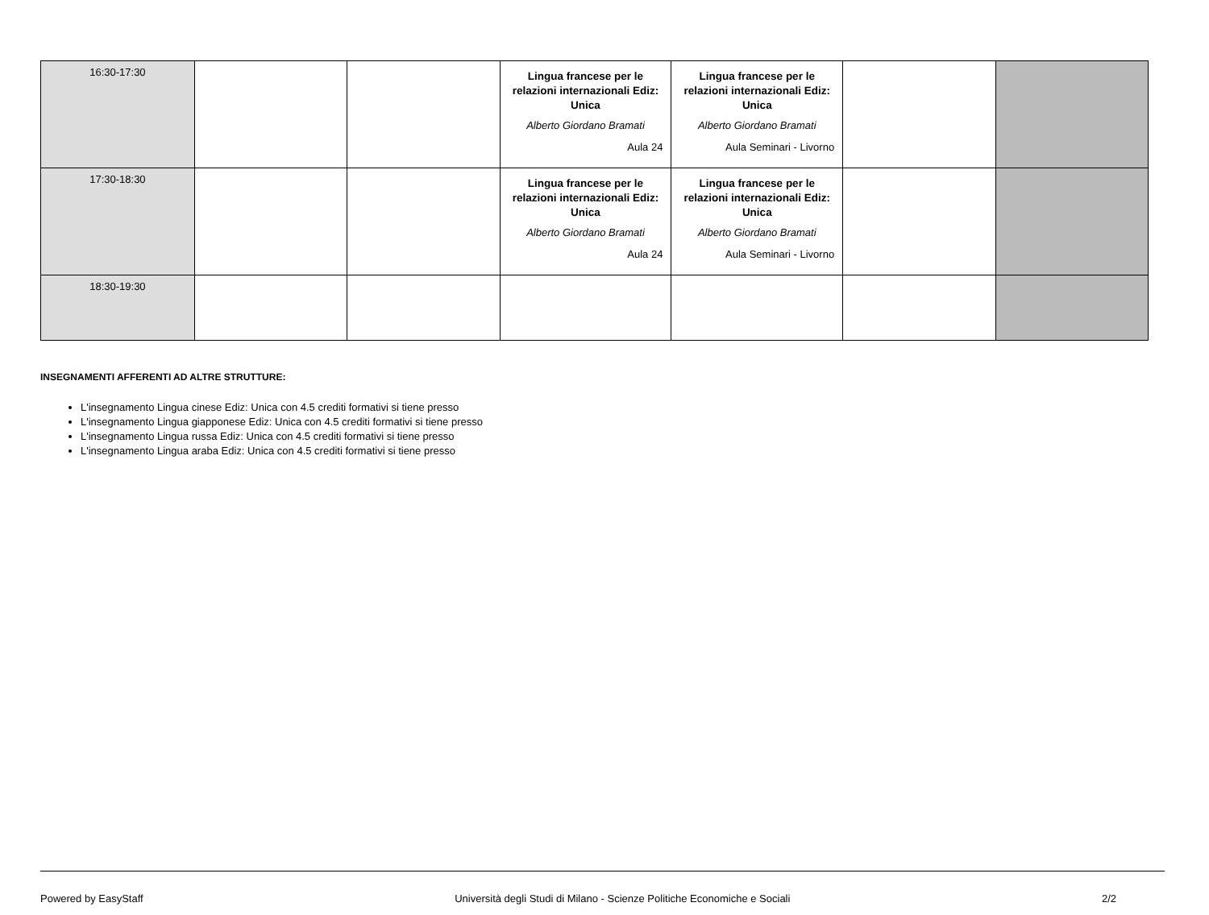| 16:30-17:30 | | | Lingua francese per le relazioni internazionali Ediz: Unica Alberto Giordano Bramati Aula 24 | Lingua francese per le relazioni internazionali Ediz: Unica Alberto Giordano Bramati Aula Seminari - Livorno | | |
| 17:30-18:30 | | | Lingua francese per le relazioni internazionali Ediz: Unica Alberto Giordano Bramati Aula 24 | Lingua francese per le relazioni internazionali Ediz: Unica Alberto Giordano Bramati Aula Seminari - Livorno | | |
| 18:30-19:30 | | | | | | |
INSEGNAMENTI AFFERENTI AD ALTRE STRUTTURE:
L'insegnamento Lingua cinese Ediz: Unica con 4.5 crediti formativi si tiene presso
L'insegnamento Lingua giapponese Ediz: Unica con 4.5 crediti formativi si tiene presso
L'insegnamento Lingua russa Ediz: Unica con 4.5 crediti formativi si tiene presso
L'insegnamento Lingua araba Ediz: Unica con 4.5 crediti formativi si tiene presso
Powered by EasyStaff Università degli Studi di Milano - Scienze Politiche Economiche e Sociali 2/2